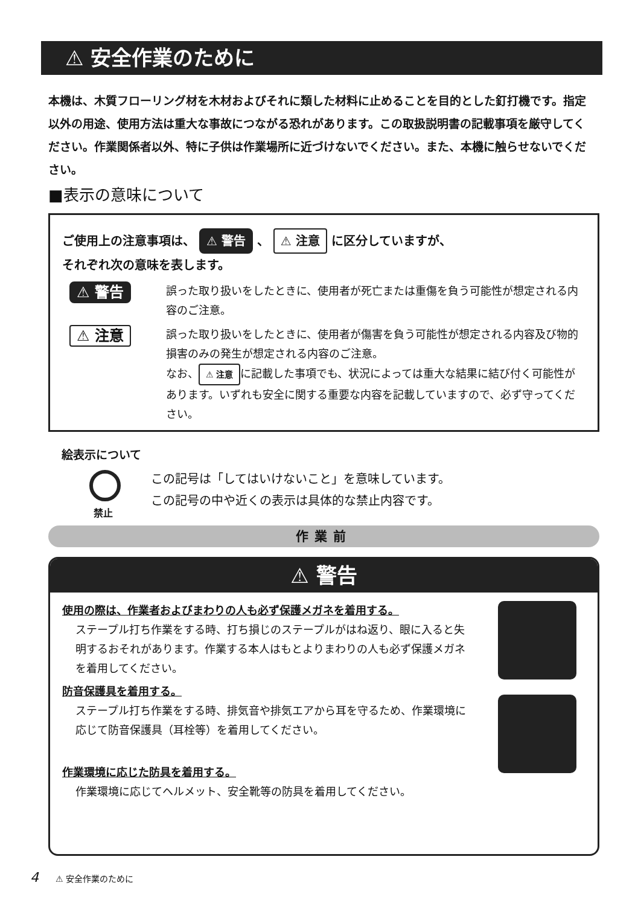⚠ 安全作業のために
本機は、木質フローリング材を木材およびそれに類した材料に止めることを目的とした釘打機です。指定以外の用途、使用方法は重大な事故につながる恐れがあります。この取扱説明書の記載事項を厳守してください。作業関係者以外、特に子供は作業場所に近づけないでください。また、本機に触らせないでください。
■表示の意味について
ご使用上の注意事項は、 ⚠ 警告 、 ⚠ 注意 に区分していますが、
それぞれ次の意味を表します。
⚠ 警告
誤った取り扱いをしたときに、使用者が死亡または重傷を負う可能性が想定される内容のご注意。
⚠ 注意
誤った取り扱いをしたときに、使用者が傷害を負う可能性が想定される内容及び物的損害のみの発生が想定される内容のご注意。
なお、 ⚠ 注意 に記載した事項でも、状況によっては重大な結果に結び付く可能性があります。いずれも安全に関する重要な内容を記載していますので、必ず守ってください。
絵表示について
禁止
この記号は「してはいけないこと」を意味しています。
この記号の中や近くの表示は具体的な禁止内容です。
作業前
⚠ 警告
使用の際は、作業者およびまわりの人も必ず保護メガネを着用する。
ステープル打ち作業をする時、打ち損じのステープルがはね返り、眼に入ると失明するおそれがあります。作業する本人はもとよりまわりの人も必ず保護メガネを着用してください。
防音保護具を着用する。
ステープル打ち作業をする時、排気音や排気エアから耳を守るため、作業環境に応じて防音保護具（耳栓等）を着用してください。
作業環境に応じた防具を着用する。
作業環境に応じてヘルメット、安全靴等の防具を着用してください。
4　　⚠ 安全作業のために